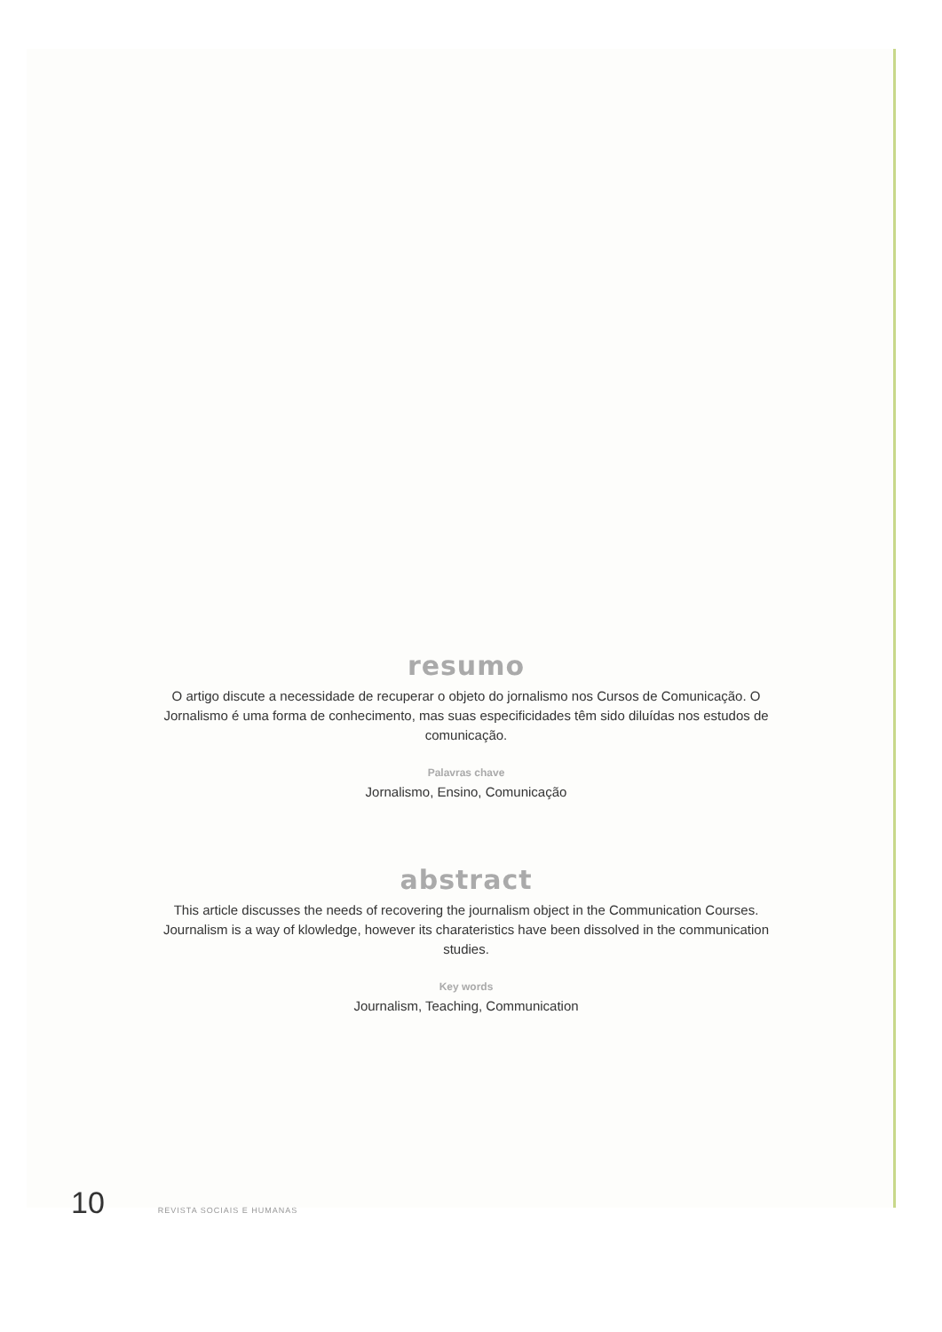resumo
O artigo discute a necessidade de recuperar o objeto do jornalismo nos Cursos de Comunicação. O Jornalismo é uma forma de conhecimento, mas suas especificidades têm sido diluídas nos estudos de comunicação.
Palavras chave
Jornalismo, Ensino, Comunicação
abstract
This article discusses the needs of recovering the journalism object in the Communication Courses. Journalism is a way of klowledge, however its charateristics have been dissolved in the communication studies.
Key words
Journalism, Teaching, Communication
10 REVISTA SOCIAIS E HUMANAS